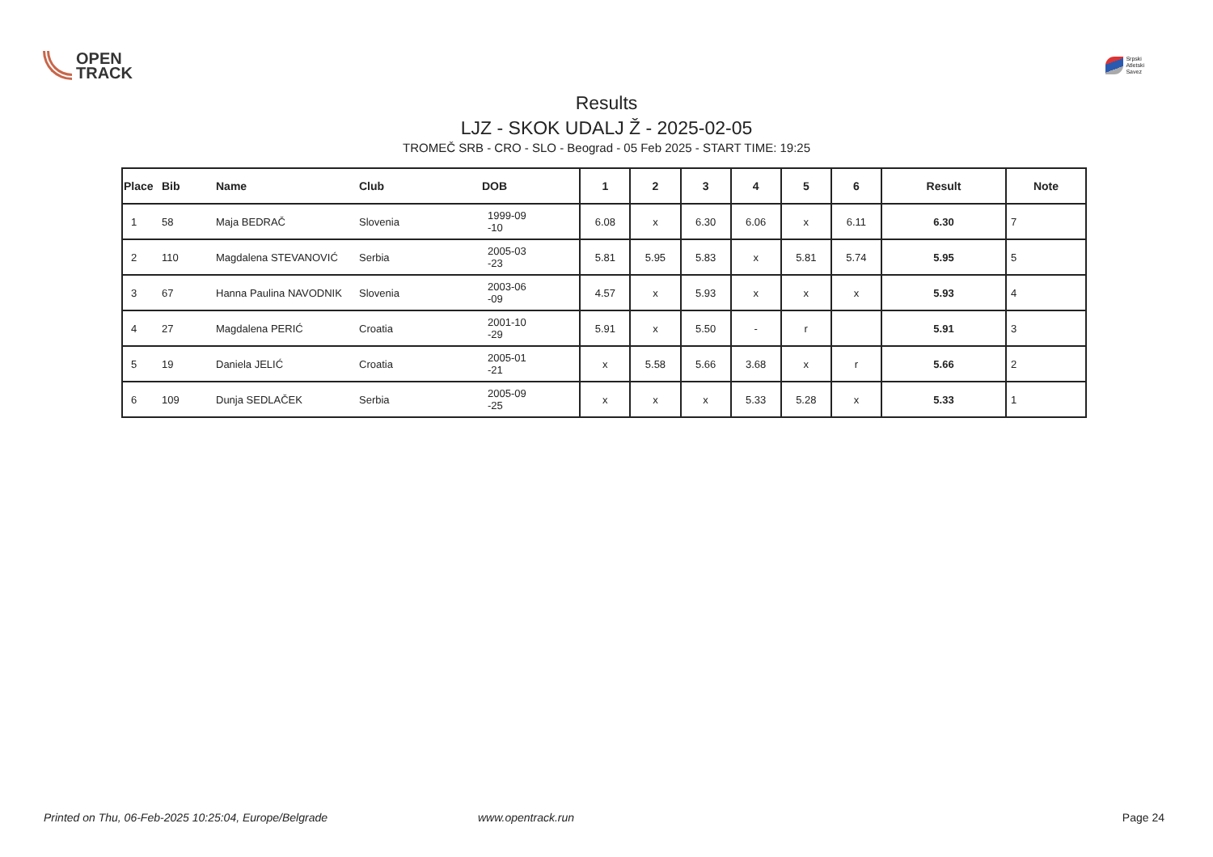OPEN
TRACK
Srpski
Atletski
Savez
Results
LJZ - SKOK UDALJ Ž - 2025-02-05
TROMEČ SRB - CRO - SLO - Beograd - 05 Feb 2025 - START TIME: 19:25
| Place | Bib | Name | Club | DOB | 1 | 2 | 3 | 4 | 5 | 6 | Result | Note |
| --- | --- | --- | --- | --- | --- | --- | --- | --- | --- | --- | --- | --- |
| 1 | 58 | Maja BEDRAČ | Slovenia | 1999-09 -10 | 6.08 | x | 6.30 | 6.06 | x | 6.11 | 6.30 | 7 |
| 2 | 110 | Magdalena STEVANOVIĆ | Serbia | 2005-03 -23 | 5.81 | 5.95 | 5.83 | x | 5.81 | 5.74 | 5.95 | 5 |
| 3 | 67 | Hanna Paulina NAVODNIK | Slovenia | 2003-06 -09 | 4.57 | x | 5.93 | x | x | x | 5.93 | 4 |
| 4 | 27 | Magdalena PERIĆ | Croatia | 2001-10 -29 | 5.91 | x | 5.50 | - | r | | 5.91 | 3 |
| 5 | 19 | Daniela JELIĆ | Croatia | 2005-01 -21 | x | 5.58 | 5.66 | 3.68 | x | r | 5.66 | 2 |
| 6 | 109 | Dunja SEDLAČEK | Serbia | 2005-09 -25 | x | x | x | 5.33 | 5.28 | x | 5.33 | 1 |
Printed on Thu, 06-Feb-2025 10:25:04, Europe/Belgrade www.opentrack.run Page 24